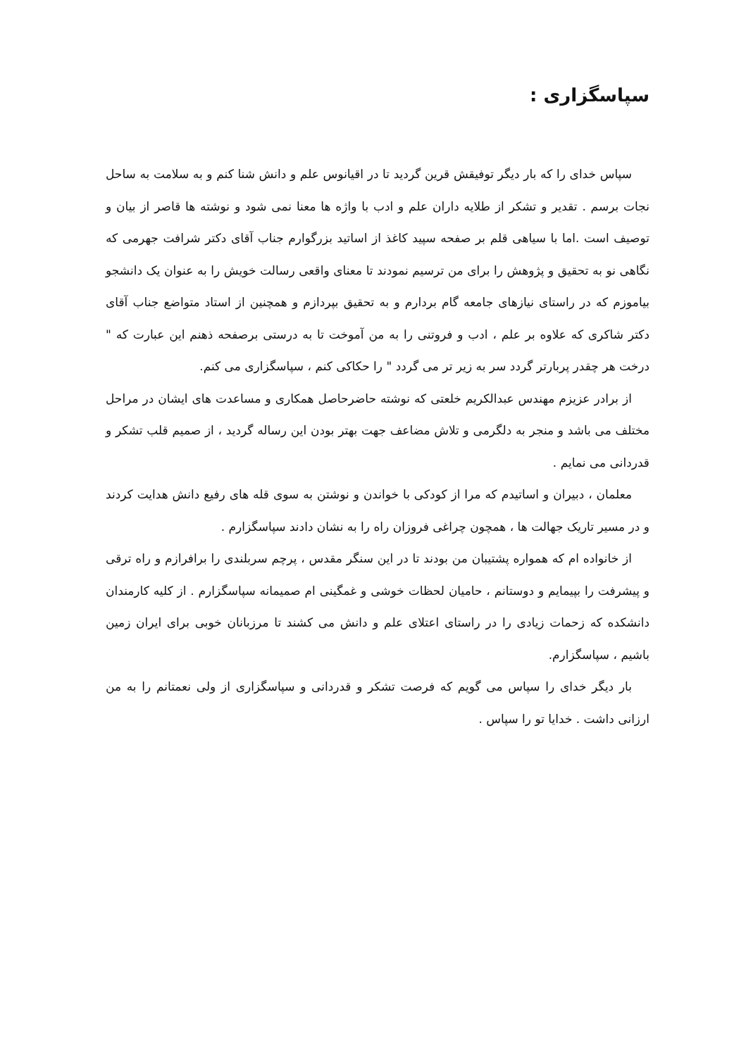سپاسگزاری :
سپاس خدای را که بار دیگر توفیقش قرین گردید تا در اقیانوس علم و دانش شنا کنم و به سلامت به ساحل نجات برسم . تقدیر و تشکر از طلایه داران علم و ادب با واژه ها معنا نمی شود و نوشته ها قاصر از بیان و توصیف است .اما با سیاهی قلم بر صفحه سپید کاغذ از اساتید بزرگوارم جناب آقای دکتر شرافت جهرمی که نگاهی نو به تحقیق و پژوهش را برای من ترسیم نمودند تا معنای واقعی رسالت خویش را به عنوان یک دانشجو بیاموزم که در راستای نیازهای جامعه گام بردارم و به تحقیق بپردازم و همچنین از استاد متواضع جناب آقای دکتر شاکری که علاوه بر علم ، ادب و فروتنی را به من آموخت تا به درستی برصفحه ذهنم این عبارت که " درخت هر چقدر پربارتر گردد سر به زیر تر می گردد " را حکاکی کنم ، سپاسگزاری می کنم.
از برادر عزیزم مهندس عبدالکریم خلعتی که نوشته حاضرحاصل همکاری و مساعدت های ایشان در مراحل مختلف می باشد و منجر به دلگرمی و تلاش مضاعف جهت بهتر بودن این رساله گردید ، از صمیم قلب تشکر و قدردانی می نمایم .
معلمان ، دبیران و اساتیدم که مرا از کودکی با خواندن و نوشتن به سوی قله های رفیع دانش هدایت کردند و در مسیر تاریک جهالت ها ، همچون چراغی فروزان راه را به نشان دادند سپاسگزارم .
از خانواده ام که همواره پشتیبان من بودند تا در این سنگر مقدس ، پرچم سربلندی را برافرازم و راه ترقی و پیشرفت را بپیمایم و دوستانم ، حامیان لحظات خوشی و غمگینی ام صمیمانه سپاسگزارم . از کلیه کارمندان دانشکده که زحمات زیادی را در راستای اعتلای علم و دانش می کشند تا مرزبانان خوبی برای ایران زمین باشیم ، سپاسگزارم.
بار دیگر خدای را سپاس می گویم که فرصت تشکر و قدردانی و سپاسگزاری از ولی نعمتانم را به من ارزانی داشت . خدایا تو را سپاس .